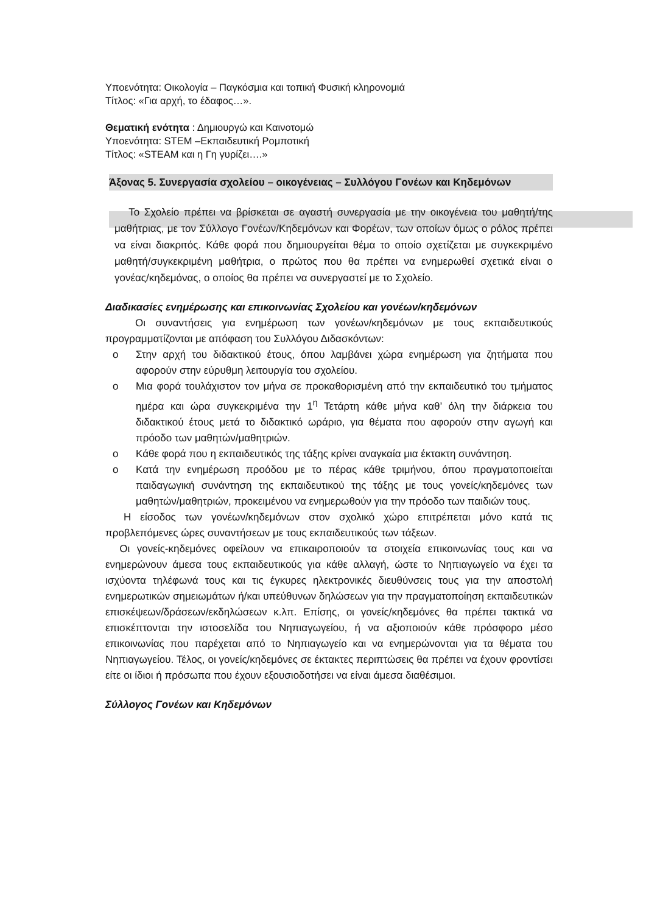Υποενότητα: Οικολογία – Παγκόσμια και τοπική Φυσική κληρονομιά
Τίτλος: «Για αρχή, το έδαφος…».
Θεματική ενότητα : Δημιουργώ και Καινοτομώ
Υποενότητα: STEM –Εκπαιδευτική Ρομποτική
Τίτλος: «STEAM και η Γη γυρίζει….»
Άξονας 5. Συνεργασία σχολείου – οικογένειας – Συλλόγου Γονέων και Κηδεμόνων
Το Σχολείο πρέπει να βρίσκεται σε αγαστή συνεργασία με την οικογένεια του μαθητή/της μαθήτριας, με τον Σύλλογο Γονέων/Κηδεμόνων και Φορέων, των οποίων όμως ο ρόλος πρέπει να είναι διακριτός. Κάθε φορά που δημιουργείται θέμα το οποίο σχετίζεται με συγκεκριμένο μαθητή/συγκεκριμένη μαθήτρια, ο πρώτος που θα πρέπει να ενημερωθεί σχετικά είναι ο γονέας/κηδεμόνας, ο οποίος θα πρέπει να συνεργαστεί με το Σχολείο.
Διαδικασίες ενημέρωσης και επικοινωνίας Σχολείου και γονέων/κηδεμόνων
Οι συναντήσεις για ενημέρωση των γονέων/κηδεμόνων με τους εκπαιδευτικούς προγραμματίζονται με απόφαση του Συλλόγου Διδασκόντων:
o Στην αρχή του διδακτικού έτους, όπου λαμβάνει χώρα ενημέρωση για ζητήματα που αφορούν στην εύρυθμη λειτουργία του σχολείου.
o Μια φορά τουλάχιστον τον μήνα σε προκαθορισμένη από την εκπαιδευτικό του τμήματος ημέρα και ώρα συγκεκριμένα την 1<sup>η</sup> Τετάρτη κάθε μήνα καθ’ όλη την διάρκεια του διδακτικού έτους μετά το διδακτικό ωράριο, για θέματα που αφορούν στην αγωγή και πρόοδο των μαθητών/μαθητριών.
o Κάθε φορά που η εκπαιδευτικός της τάξης κρίνει αναγκαία μια έκτακτη συνάντηση.
o Κατά την ενημέρωση προόδου με το πέρας κάθε τριμήνου, όπου πραγματοποιείται παιδαγωγική συνάντηση της εκπαιδευτικού της τάξης με τους γονείς/κηδεμόνες των μαθητών/μαθητριών, προκειμένου να ενημερωθούν για την πρόοδο των παιδιών τους.
Η είσοδος των γονέων/κηδεμόνων στον σχολικό χώρο επιτρέπεται μόνο κατά τις προβλεπόμενες ώρες συναντήσεων με τους εκπαιδευτικούς των τάξεων.
Οι γονείς-κηδεμόνες οφείλουν να επικαιροποιούν τα στοιχεία επικοινωνίας τους και να ενημερώνουν άμεσα τους εκπαιδευτικούς για κάθε αλλαγή, ώστε το Νηπιαγωγείο να έχει τα ισχύοντα τηλέφωνά τους και τις έγκυρες ηλεκτρονικές διευθύνσεις τους για την αποστολή ενημερωτικών σημειωμάτων ή/και υπεύθυνων δηλώσεων για την πραγματοποίηση εκπαιδευτικών επισκέψεων/δράσεων/εκδηλώσεων κ.λπ. Επίσης, οι γονείς/κηδεμόνες θα πρέπει τακτικά να επισκέπτονται την ιστοσελίδα του Νηπιαγωγείου, ή να αξιοποιούν κάθε πρόσφορο μέσο επικοινωνίας που παρέχεται από το Νηπιαγωγείο και να ενημερώνονται για τα θέματα του Νηπιαγωγείου. Τέλος, οι γονείς/κηδεμόνες σε έκτακτες περιπτώσεις θα πρέπει να έχουν φροντίσει είτε οι ίδιοι ή πρόσωπα που έχουν εξουσιοδοτήσει να είναι άμεσα διαθέσιμοι.
Σύλλογος Γονέων και Κηδεμόνων